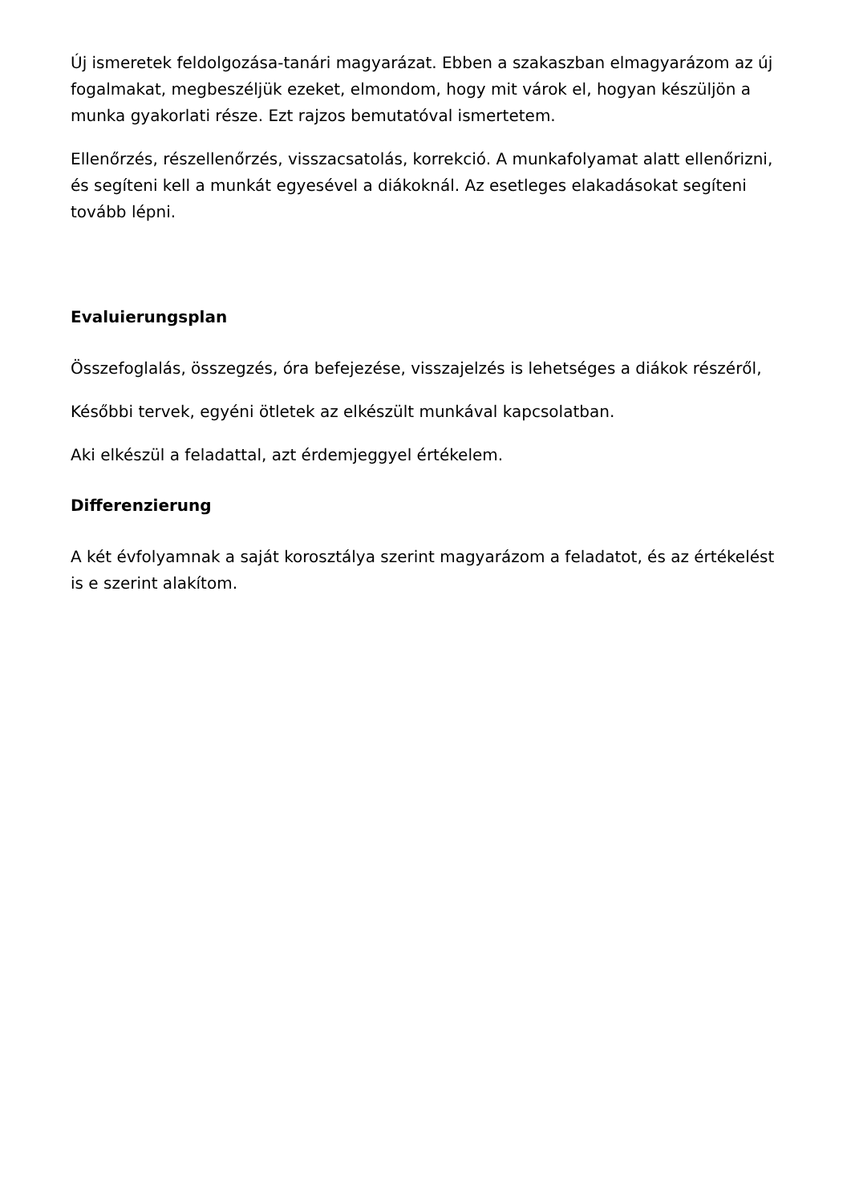Új ismeretek feldolgozása-tanári magyarázat. Ebben a szakaszban elmagyarázom az új fogalmakat, megbeszéljük ezeket, elmondom, hogy mit várok el, hogyan készüljön a munka gyakorlati része. Ezt rajzos bemutatóval ismertetem.
Ellenőrzés, részellenőrzés, visszacsatolás, korrekció. A munkafolyamat alatt ellenőrizni, és segíteni kell a munkát egyesével a diákoknál. Az esetleges elakadásokat segíteni tovább lépni.
Evaluierungsplan
Összefoglalás, összegzés, óra befejezése, visszajelzés is lehetséges a diákok részéről,
Későbbi tervek, egyéni ötletek az elkészült munkával kapcsolatban.
Aki elkészül a feladattal, azt érdemjeggyel értékelem.
Differenzierung
A két évfolyamnak a saját korosztálya szerint magyarázom a feladatot, és az értékelést is e szerint alakítom.